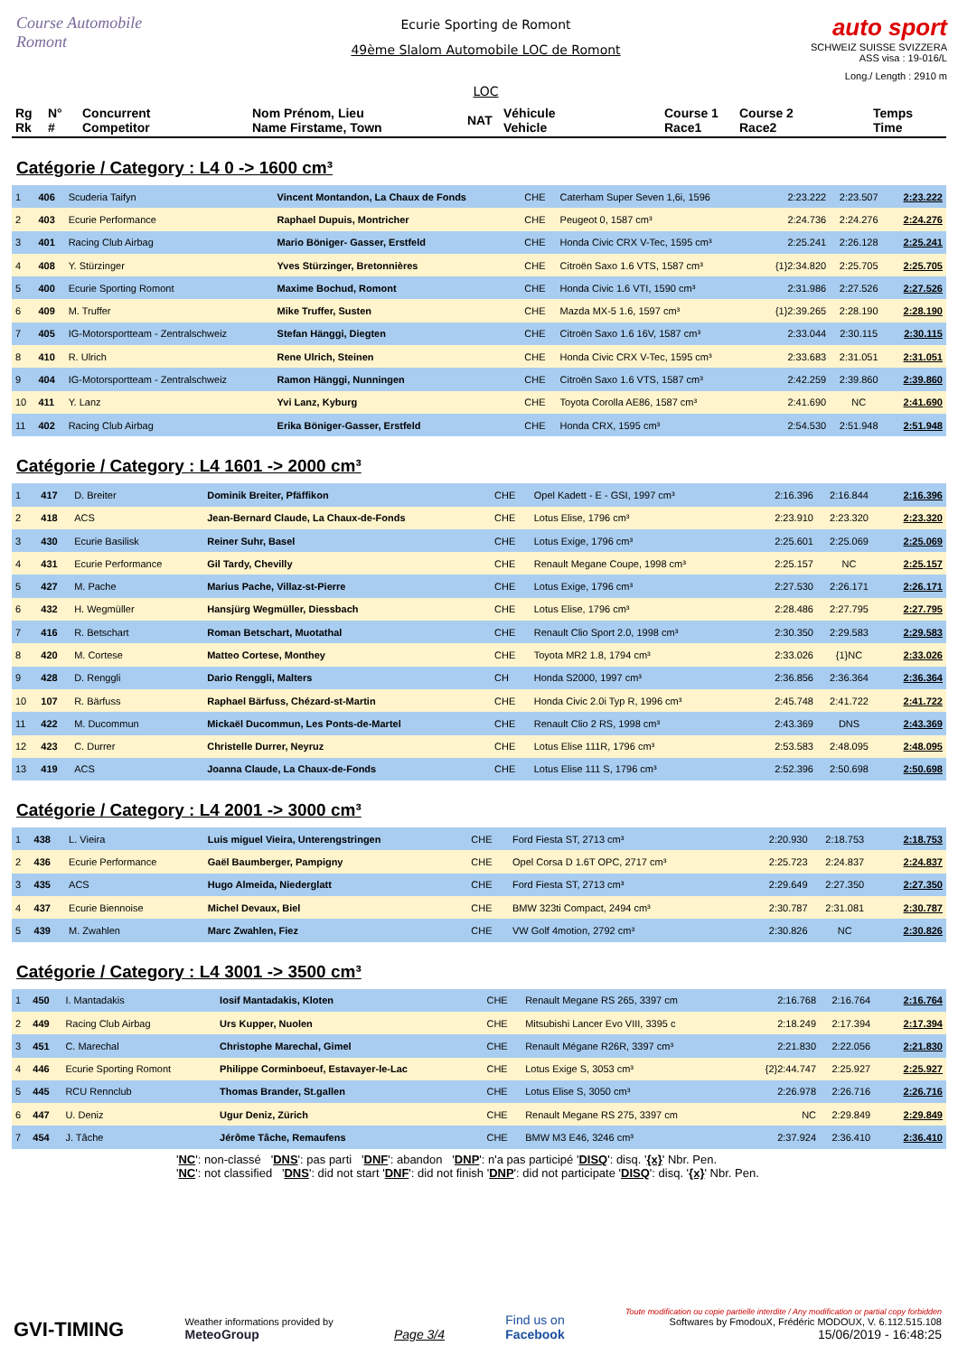Course Automobile Romont
Ecurie Sporting de Romont
49ème Slalom Automobile LOC de Romont
LOC
auto sport
SCHWEIZ SUISSE SVIZZERA
ASS visa : 19-016/L
Long./ Length : 2910 m
| Rg Rk | N° # | Concurrent Competitor | Nom Prénom, Lieu Name Firstame, Town | NAT | Véhicule Vehicle | Course 1 Race1 | Course 2 Race2 | Temps Time |
| --- | --- | --- | --- | --- | --- | --- | --- | --- |
Catégorie / Category : L4 0 -> 1600 cm³
| 1 | 406 | Scuderia Taifyn | Vincent Montandon, La Chaux de Fonds | CHE | Caterham Super Seven 1,6i, 1596 | 2:23.222 | 2:23.507 | 2:23.222 |
| 2 | 403 | Ecurie Performance | Raphael Dupuis, Montricher | CHE | Peugeot 0, 1587 cm³ | 2:24.736 | 2:24.276 | 2:24.276 |
| 3 | 401 | Racing Club Airbag | Mario Böniger- Gasser, Erstfeld | CHE | Honda Civic CRX V-Tec, 1595 cm³ | 2:25.241 | 2:26.128 | 2:25.241 |
| 4 | 408 | Y. Stürzinger | Yves Stürzinger, Bretonnières | CHE | Citroën Saxo 1.6 VTS, 1587 cm³ | {1}2:34.820 | 2:25.705 | 2:25.705 |
| 5 | 400 | Ecurie Sporting Romont | Maxime Bochud, Romont | CHE | Honda Civic 1.6 VTI, 1590 cm³ | 2:31.986 | 2:27.526 | 2:27.526 |
| 6 | 409 | M. Truffer | Mike Truffer, Susten | CHE | Mazda MX-5 1.6, 1597 cm³ | {1}2:39.265 | 2:28.190 | 2:28.190 |
| 7 | 405 | IG-Motorsportteam - Zentralschweiz | Stefan Hänggi, Diegten | CHE | Citroën Saxo 1.6 16V, 1587 cm³ | 2:33.044 | 2:30.115 | 2:30.115 |
| 8 | 410 | R. Ulrich | Rene Ulrich, Steinen | CHE | Honda Civic CRX V-Tec, 1595 cm³ | 2:33.683 | 2:31.051 | 2:31.051 |
| 9 | 404 | IG-Motorsportteam - Zentralschweiz | Ramon Hänggi, Nunningen | CHE | Citroën Saxo 1.6 VTS, 1587 cm³ | 2:42.259 | 2:39.860 | 2:39.860 |
| 10 | 411 | Y. Lanz | Yvi Lanz, Kyburg | CHE | Toyota Corolla AE86, 1587 cm³ | 2:41.690 | NC | 2:41.690 |
| 11 | 402 | Racing Club Airbag | Erika Böniger-Gasser, Erstfeld | CHE | Honda CRX, 1595 cm³ | 2:54.530 | 2:51.948 | 2:51.948 |
Catégorie / Category : L4 1601 -> 2000 cm³
| 1 | 417 | D. Breiter | Dominik Breiter, Pfäffikon | CHE | Opel Kadett - E - GSI, 1997 cm³ | 2:16.396 | 2:16.844 | 2:16.396 |
| 2 | 418 | ACS | Jean-Bernard Claude, La Chaux-de-Fonds | CHE | Lotus Elise, 1796 cm³ | 2:23.910 | 2:23.320 | 2:23.320 |
| 3 | 430 | Ecurie Basilisk | Reiner Suhr, Basel | CHE | Lotus Exige, 1796 cm³ | 2:25.601 | 2:25.069 | 2:25.069 |
| 4 | 431 | Ecurie Performance | Gil Tardy, Chevilly | CHE | Renault Megane Coupe, 1998 cm³ | 2:25.157 | NC | 2:25.157 |
| 5 | 427 | M. Pache | Marius Pache, Villaz-st-Pierre | CHE | Lotus Exige, 1796 cm³ | 2:27.530 | 2:26.171 | 2:26.171 |
| 6 | 432 | H. Wegmüller | Hansjürg Wegmüller, Diessbach | CHE | Lotus Elise, 1796 cm³ | 2:28.486 | 2:27.795 | 2:27.795 |
| 7 | 416 | R. Betschart | Roman Betschart, Muotathal | CHE | Renault Clio Sport 2.0, 1998 cm³ | 2:30.350 | 2:29.583 | 2:29.583 |
| 8 | 420 | M. Cortese | Matteo Cortese, Monthey | CHE | Toyota MR2 1.8, 1794 cm³ | 2:33.026 | {1}NC | 2:33.026 |
| 9 | 428 | D. Renggli | Dario Renggli, Malters | CH | Honda S2000, 1997 cm³ | 2:36.856 | 2:36.364 | 2:36.364 |
| 10 | 107 | R. Bärfuss | Raphael Bärfuss, Chézard-st-Martin | CHE | Honda Civic 2.0i Typ R, 1996 cm³ | 2:45.748 | 2:41.722 | 2:41.722 |
| 11 | 422 | M. Ducommun | Mickaël Ducommun, Les Ponts-de-Martel | CHE | Renault Clio 2 RS, 1998 cm³ | 2:43.369 | DNS | 2:43.369 |
| 12 | 423 | C. Durrer | Christelle Durrer, Neyruz | CHE | Lotus Elise 111R, 1796 cm³ | 2:53.583 | 2:48.095 | 2:48.095 |
| 13 | 419 | ACS | Joanna Claude, La Chaux-de-Fonds | CHE | Lotus Elise 111 S, 1796 cm³ | 2:52.396 | 2:50.698 | 2:50.698 |
Catégorie / Category : L4 2001 -> 3000 cm³
| 1 | 438 | L. Vieira | Luis miguel Vieira, Unterengstringen | CHE | Ford Fiesta ST, 2713 cm³ | 2:20.930 | 2:18.753 | 2:18.753 |
| 2 | 436 | Ecurie Performance | Gaël Baumberger, Pampigny | CHE | Opel Corsa D 1.6T OPC, 2717 cm³ | 2:25.723 | 2:24.837 | 2:24.837 |
| 3 | 435 | ACS | Hugo Almeida, Niederglatt | CHE | Ford Fiesta ST, 2713 cm³ | 2:29.649 | 2:27.350 | 2:27.350 |
| 4 | 437 | Ecurie Biennoise | Michel Devaux, Biel | CHE | BMW 323ti Compact, 2494 cm³ | 2:30.787 | 2:31.081 | 2:30.787 |
| 5 | 439 | M. Zwahlen | Marc Zwahlen, Fiez | CHE | VW Golf 4motion, 2792 cm³ | 2:30.826 | NC | 2:30.826 |
Catégorie / Category : L4 3001 -> 3500 cm³
| 1 | 450 | I. Mantadakis | Iosif Mantadakis, Kloten | CHE | Renault Megane RS 265, 3397 cm | 2:16.768 | 2:16.764 | 2:16.764 |
| 2 | 449 | Racing Club Airbag | Urs Kupper, Nuolen | CHE | Mitsubishi Lancer Evo VIII, 3395 c | 2:18.249 | 2:17.394 | 2:17.394 |
| 3 | 451 | C. Marechal | Christophe Marechal, Gimel | CHE | Renault Mégane R26R, 3397 cm³ | 2:21.830 | 2:22.056 | 2:21.830 |
| 4 | 446 | Ecurie Sporting Romont | Philippe Corminboeuf, Estavayer-le-Lac | CHE | Lotus Exige S, 3053 cm³ | {2}2:44.747 | 2:25.927 | 2:25.927 |
| 5 | 445 | RCU Rennclub | Thomas Brander, St.gallen | CHE | Lotus Elise S, 3050 cm³ | 2:26.978 | 2:26.716 | 2:26.716 |
| 6 | 447 | U. Deniz | Ugur Deniz, Zürich | CHE | Renault Megane RS 275, 3397 cm | NC | 2:29.849 | 2:29.849 |
| 7 | 454 | J. Tâche | Jérôme Tâche, Remaufens | CHE | BMW M3 E46, 3246 cm³ | 2:37.924 | 2:36.410 | 2:36.410 |
'NC': non-classé 'DNS': pas parti 'DNF': abandon 'DNP': n'a pas participé 'DISQ': disq. '{x}' Nbr. Pen.
'NC': not classified 'DNS': did not start 'DNF': did not finish 'DNP': did not participate 'DISQ': disq. '{x}' Nbr. Pen.
GVI-TIMING
Weather informations provided by
MeteoGroup
Page 3/4
Find us on
Facebook
Toute modification ou copie partielle interdite / Any modification or partial copy forbidden
Softwares by FmodouX, Frédéric MODOUX, V. 6.112.515.108
15/06/2019 - 16:48:25